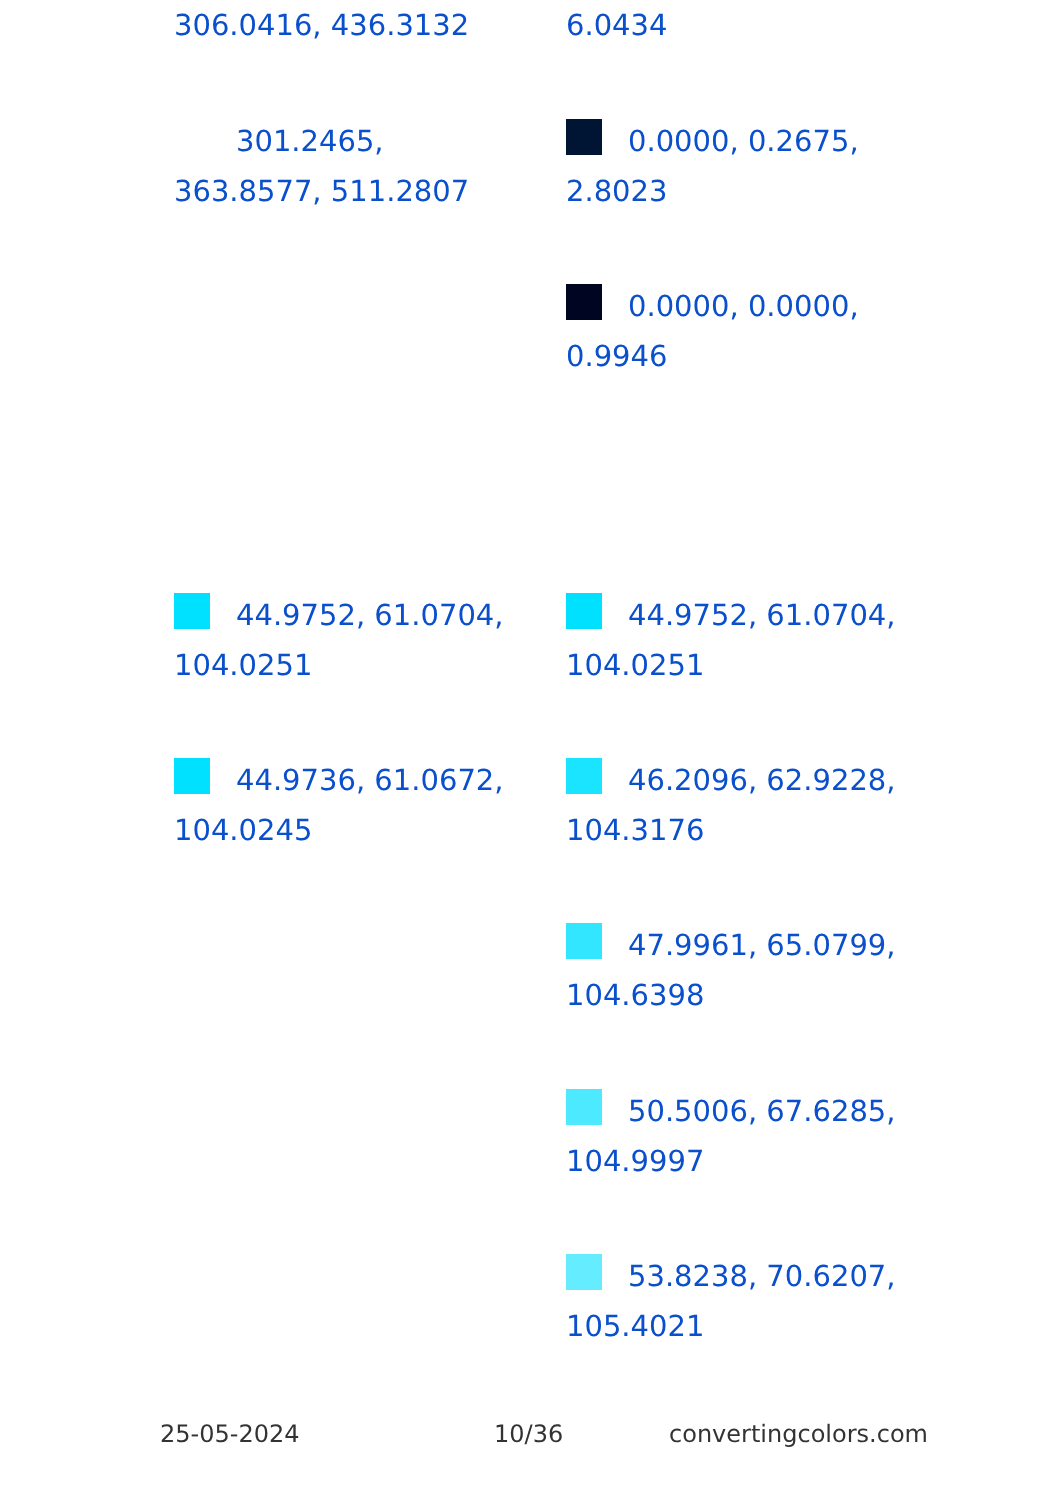306.0416, 436.3132 6.0434
301.2465, 363.8577, 511.2807
0.0000, 0.2675, 2.8023
0.0000, 0.0000, 0.9946
44.9752, 61.0704, 104.0251
44.9752, 61.0704, 104.0251
44.9736, 61.0672, 104.0245
46.2096, 62.9228, 104.3176
47.9961, 65.0799, 104.6398
50.5006, 67.6285, 104.9997
53.8238, 70.6207, 105.4021
25-05-2024 10/36 convertingcolors.com